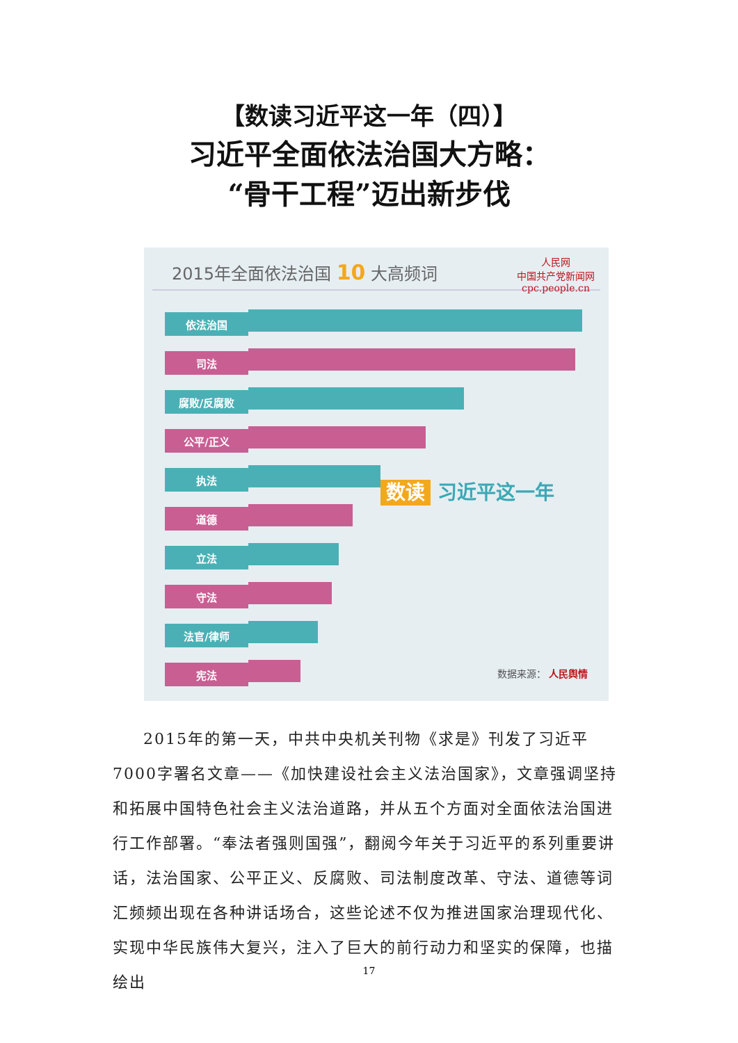【数读习近平这一年（四）】
习近平全面依法治国大方略：
“骨干工程”迈出新步伐
2015年全面依法治国 10 大高频词
人民网
中国共产党新闻网
cpc.people.cn
依法治国
司法
腐败/反腐败
公平/正义
执法
道德
立法
守法
法官/律师
宪法
数读 习近平这一年
数据来源： 人民舆情
2015年的第一天，中共中央机关刊物《求是》刊发了习近平7000字署名文章——《加快建设社会主义法治国家》，文章强调坚持和拓展中国特色社会主义法治道路，并从五个方面对全面依法治国进行工作部署。“奉法者强则国强”，翻阅今年关于习近平的系列重要讲话，法治国家、公平正义、反腐败、司法制度改革、守法、道德等词汇频频出现在各种讲话场合，这些论述不仅为推进国家治理现代化、实现中华民族伟大复兴，注入了巨大的前行动力和坚实的保障，也描绘出
17